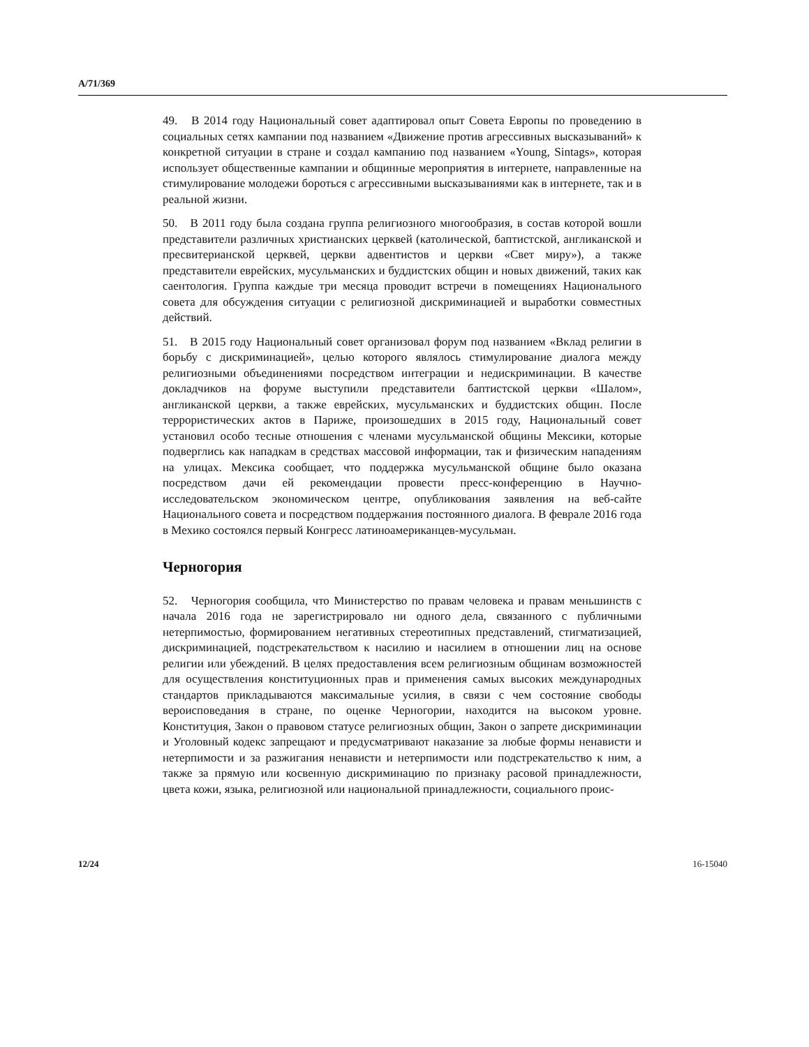A/71/369
49. В 2014 году Национальный совет адаптировал опыт Совета Европы по проведению в социальных сетях кампании под названием «Движение против агрессивных высказываний» к конкретной ситуации в стране и создал кампанию под названием «Young, Sintags», которая использует общественные кампании и общинные мероприятия в интернете, направленные на стимулирование молодежи бороться с агрессивными высказываниями как в интернете, так и в реальной жизни.
50. В 2011 году была создана группа религиозного многообразия, в состав которой вошли представители различных христианских церквей (католической, баптистской, англиканской и пресвитерианской церквей, церкви адвентистов и церкви «Свет миру»), а также представители еврейских, мусульманских и буддистских общин и новых движений, таких как саентология. Группа каждые три месяца проводит встречи в помещениях Национального совета для обсуждения ситуации с религиозной дискриминацией и выработки совместных действий.
51. В 2015 году Национальный совет организовал форум под названием «Вклад религии в борьбу с дискриминацией», целью которого являлось стимулирование диалога между религиозными объединениями посредством интеграции и недискриминации. В качестве докладчиков на форуме выступили представители баптистской церкви «Шалом», англиканской церкви, а также еврейских, мусульманских и буддистских общин. После террористических актов в Париже, произошедших в 2015 году, Национальный совет установил особо тесные отношения с членами мусульманской общины Мексики, которые подверглись как нападкам в средствах массовой информации, так и физическим нападениям на улицах. Мексика сообщает, что поддержка мусульманской общине было оказана посредством дачи ей рекомендации провести пресс-конференцию в Научно-исследовательском экономическом центре, опубликования заявления на веб-сайте Национального совета и посредством поддержания постоянного диалога. В феврале 2016 года в Мехико состоялся первый Конгресс латиноамериканцев-мусульман.
Черногория
52. Черногория сообщила, что Министерство по правам человека и правам меньшинств с начала 2016 года не зарегистрировало ни одного дела, связанного с публичными нетерпимостью, формированием негативных стереотипных представлений, стигматизацией, дискриминацией, подстрекательством к насилию и насилием в отношении лиц на основе религии или убеждений. В целях предоставления всем религиозным общинам возможностей для осуществления конституционных прав и применения самых высоких международных стандартов прикладываются максимальные усилия, в связи с чем состояние свободы вероисповедания в стране, по оценке Черногории, находится на высоком уровне. Конституция, Закон о правовом статусе религиозных общин, Закон о запрете дискриминации и Уголовный кодекс запрещают и предусматривают наказание за любые формы ненависти и нетерпимости и за разжигания ненависти и нетерпимости или подстрекательство к ним, а также за прямую или косвенную дискриминацию по признаку расовой принадлежности, цвета кожи, языка, религиозной или национальной принадлежности, социального проис-
12/24 16-15040